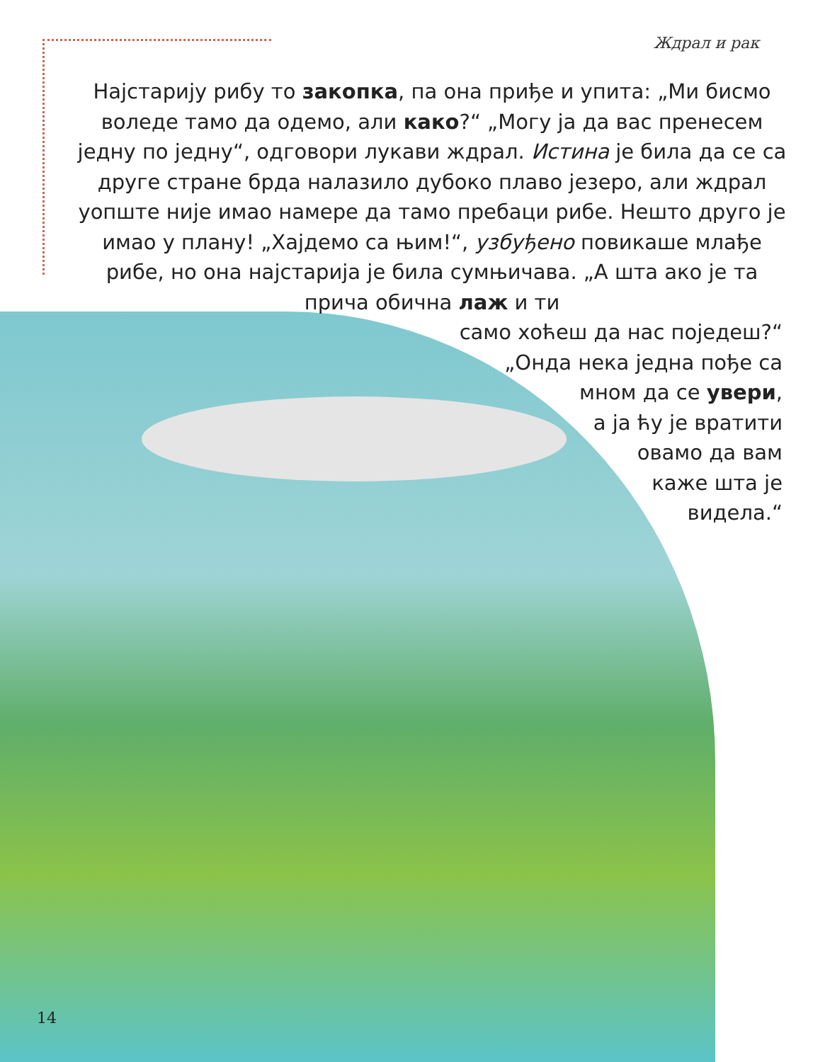Ждрал и рак
Најстарију рибу то закопка, па она приђе и упита: „Ми бисмо воледе тамо да одемо, али како?“ „Могу ја да вас пренесем једну по једну“, одговори лукави ждрал. Истина је била да се са друге стране брда налазило дубоко плаво језеро, али ждрал уопште није имао намере да тамо пребаци рибе. Нешто друго је имао у плану! „Хајдемо са њим!“, узбуђено повикаше млађе рибе, но она најстарија је била сумњичава. „А шта ако је та прича обична лаж и ти
само хоћеш да нас поједеш?“
„Онда нека једна пође са
мном да се увери,
а ја ћу је вратити
овамо да вам
каже шта је
видела.“
14